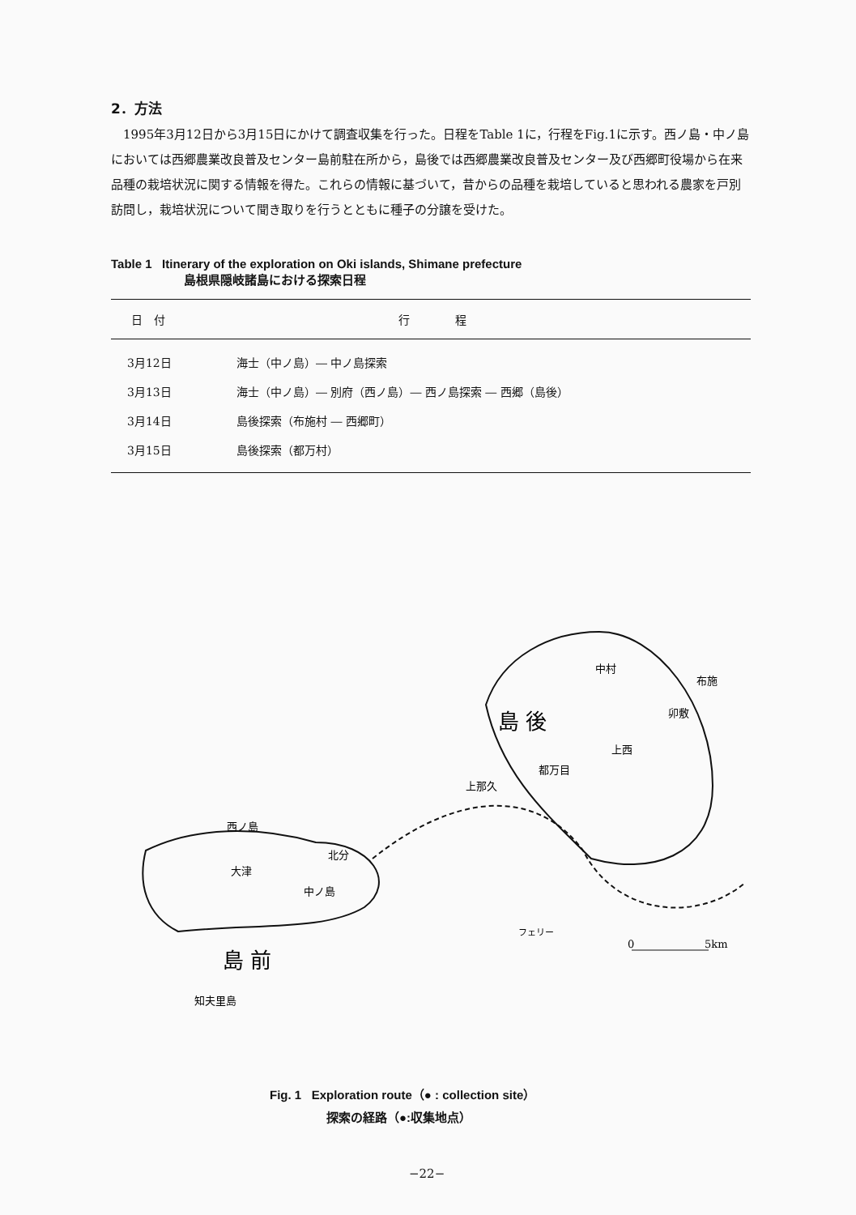2．方法
1995年3月12日から3月15日にかけて調査収集を行った。日程をTable 1に，行程をFig.1に示す。西ノ島・中ノ島においては西郷農業改良普及センター島前駐在所から，島後では西郷農業改良普及センター及び西郷町役場から在来品種の栽培状況に関する情報を得た。これらの情報に基づいて，昔からの品種を栽培していると思われる農家を戸別訪問し，栽培状況について聞き取りを行うとともに種子の分譲を受けた。
Table 1 Itinerary of the exploration on Oki islands, Shimane prefecture
島根県隠岐諸島における探索日程
| 日 付 | 行 程 |
| --- | --- |
| 3月12日 | 海士（中ノ島）― 中ノ島探索 |
| 3月13日 | 海士（中ノ島）― 別府（西ノ島）― 西ノ島探索 ― 西郷（島後） |
| 3月14日 | 島後探索（布施村 ― 西郷町） |
| 3月15日 | 島後探索（都万村） |
中村
布施
卯敷
島 後
上西
都万目
上那久
西ノ島
北分
大津
中ノ島
フェリー
0
5km
島 前
知夫里島
Fig. 1 Exploration route（● : collection site）
探索の経路（●:収集地点）
−22−